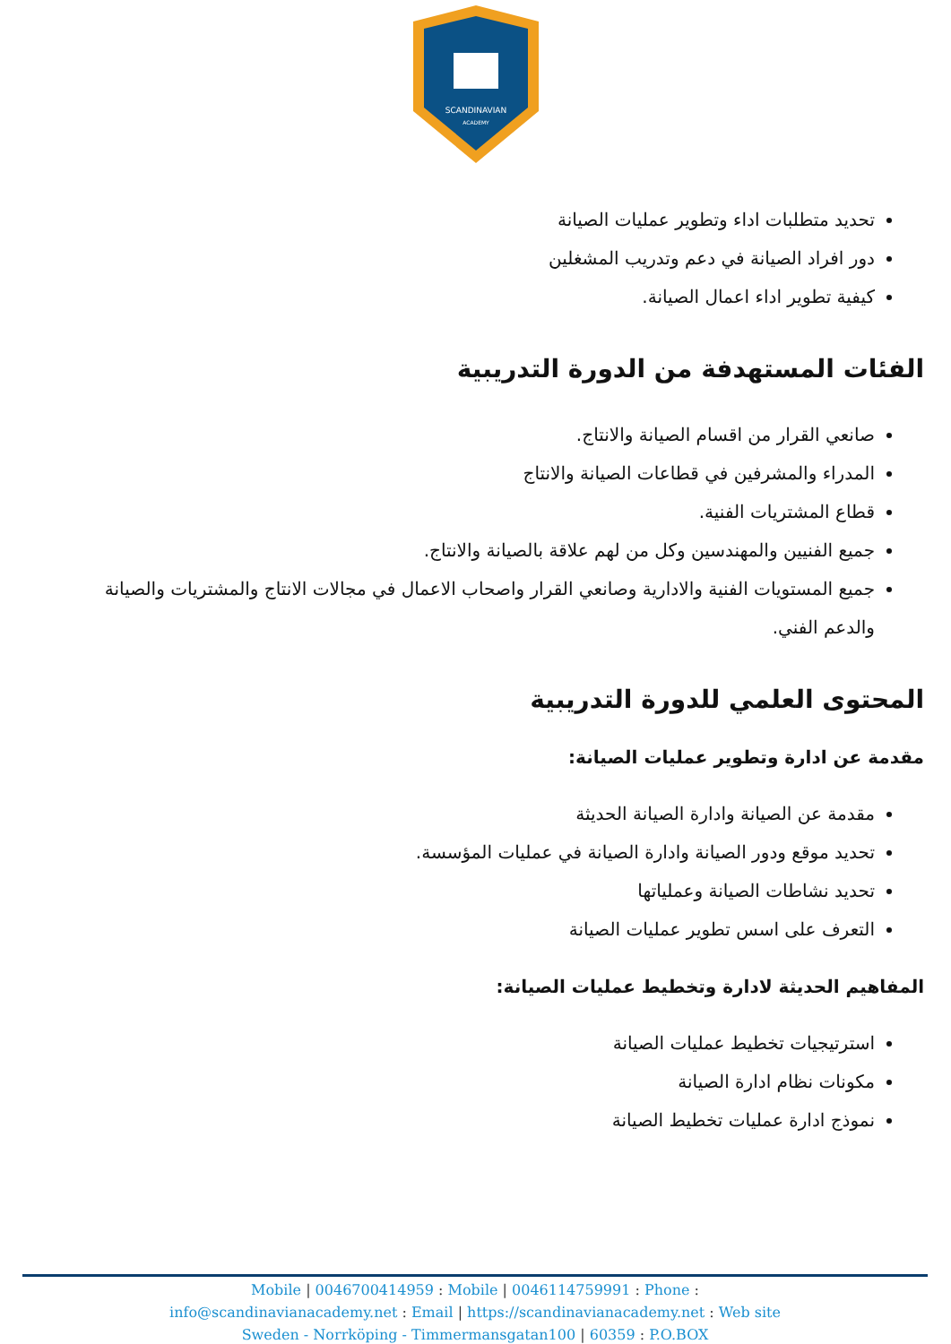SCANDINAVIAN
ACADEMY
تحديد متطلبات اداء وتطوير عمليات الصيانة
دور افراد الصيانة في دعم وتدريب المشغلين
كيفية تطوير اداء اعمال الصيانة.
الفئات المستهدفة من الدورة التدريبية
صانعي القرار من اقسام الصيانة والانتاج.
المدراء والمشرفين في قطاعات الصيانة والانتاج
قطاع المشتريات الفنية.
جميع الفنيين والمهندسين وكل من لهم علاقة بالصيانة والانتاج.
جميع المستويات الفنية والادارية وصانعي القرار واصحاب الاعمال في مجالات الانتاج والمشتريات والصيانة والدعم الفني.
المحتوى العلمي للدورة التدريبية
مقدمة عن ادارة وتطوير عمليات الصيانة:
مقدمة عن الصيانة وادارة الصيانة الحديثة
تحديد موقع ودور الصيانة وادارة الصيانة في عمليات المؤسسة.
تحديد نشاطات الصيانة وعملياتها
التعرف على اسس تطوير عمليات الصيانة
المفاهيم الحديثة لادارة وتخطيط عمليات الصيانة:
استرتيجيات تخطيط عمليات الصيانة
مكونات نظام ادارة الصيانة
نموذج ادارة عمليات تخطيط الصيانة
Mobile | 0046700414959 : Mobile | 0046114759991 : Phone :
info@scandinavianacademy.net : Email | https://scandinavianacademy.net : Web site
Sweden - Norrköping - Timmermansgatan100 | 60359 : P.O.BOX